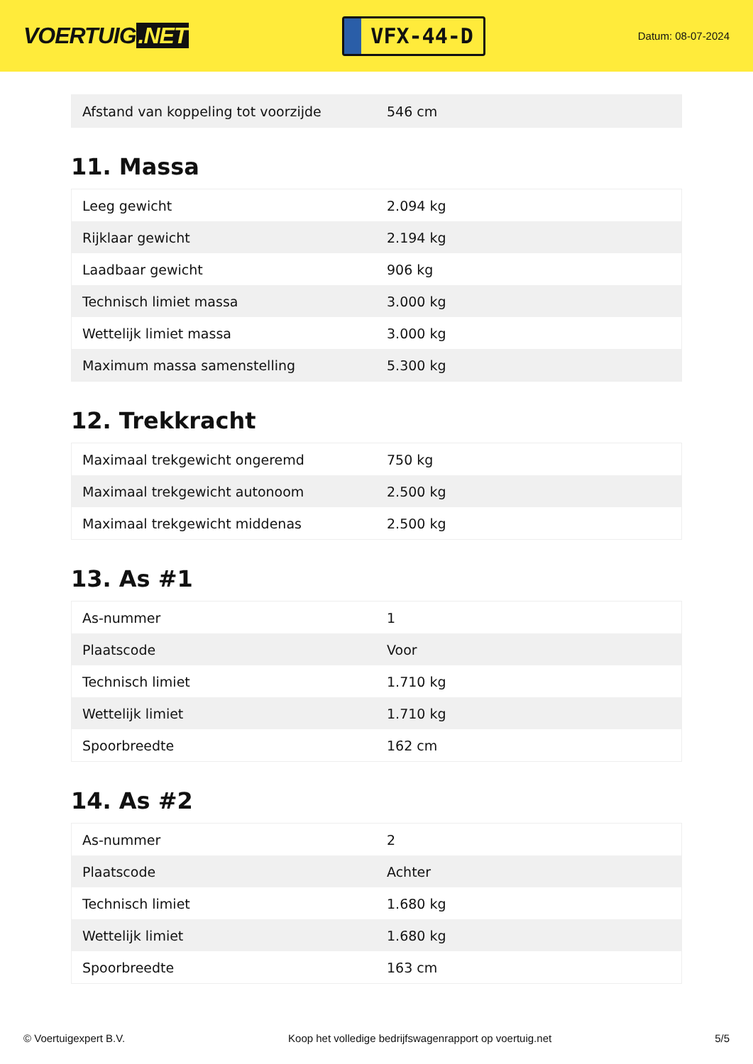VOERTUIG.NET
VFX-44-D
Datum: 08-07-2024
| Afstand van koppeling tot voorzijde | 546 cm |
11. Massa
| Leeg gewicht | 2.094 kg |
| Rijklaar gewicht | 2.194 kg |
| Laadbaar gewicht | 906 kg |
| Technisch limiet massa | 3.000 kg |
| Wettelijk limiet massa | 3.000 kg |
| Maximum massa samenstelling | 5.300 kg |
12. Trekkracht
| Maximaal trekgewicht ongeremd | 750 kg |
| Maximaal trekgewicht autonoom | 2.500 kg |
| Maximaal trekgewicht middenas | 2.500 kg |
13. As #1
| As-nummer | 1 |
| Plaatscode | Voor |
| Technisch limiet | 1.710 kg |
| Wettelijk limiet | 1.710 kg |
| Spoorbreedte | 162 cm |
14. As #2
| As-nummer | 2 |
| Plaatscode | Achter |
| Technisch limiet | 1.680 kg |
| Wettelijk limiet | 1.680 kg |
| Spoorbreedte | 163 cm |
© Voertuigexpert B.V. Koop het volledige bedrijfswagenrapport op voertuig.net 5/5